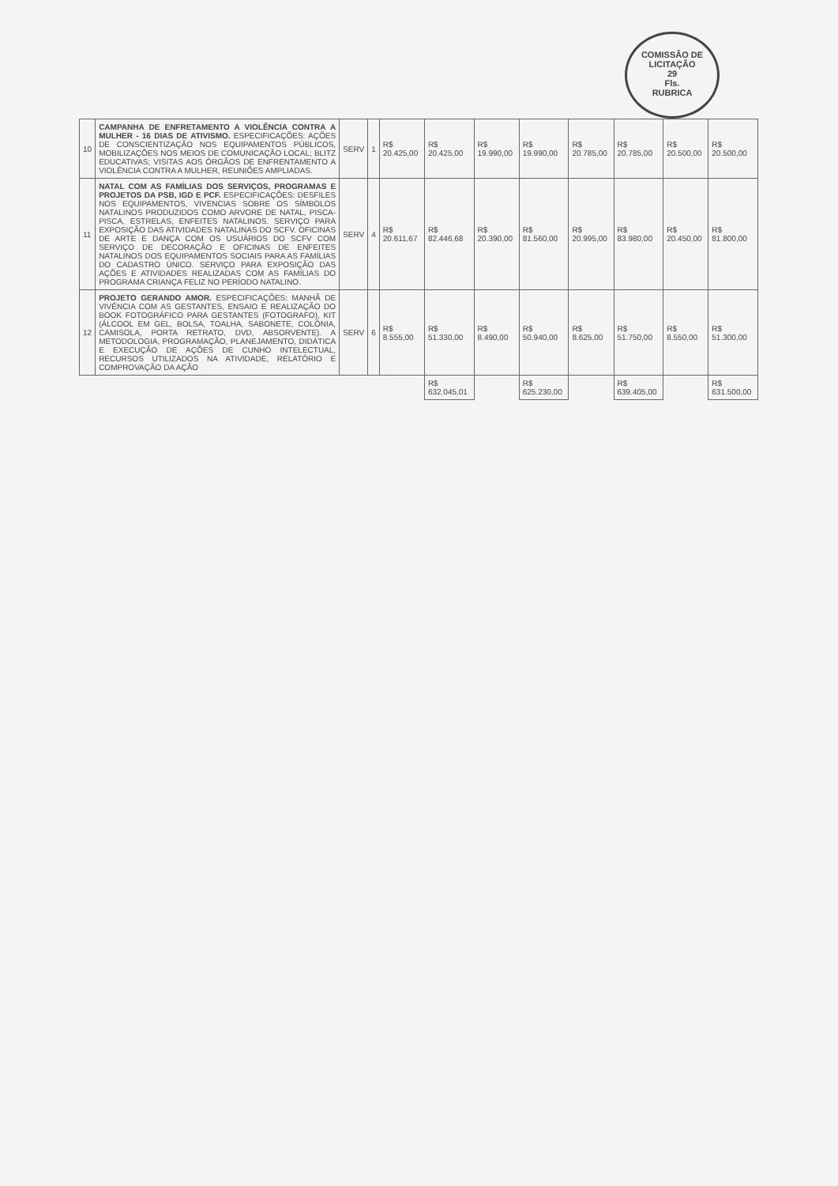COMISSÃO DE LICITAÇÃO
29
Fls.
RUBRICA
| 10 | CAMPANHA DE ENFRETAMENTO A VIOLÊNCIA CONTRA A MULHER - 16 DIAS DE ATIVISMO. ESPECIFICAÇÕES: AÇÕES DE CONSCIENTIZAÇÃO NOS EQUIPAMENTOS PÚBLICOS, MOBILIZAÇÕES NOS MEIOS DE COMUNICAÇÃO LOCAL; BLITZ EDUCATIVAS; VISITAS AOS ÓRGÃOS DE ENFRENTAMENTO A VIOLÊNCIA CONTRA A MULHER, REUNIÕES AMPLIADAS. | SERV | 1 | R$ 20.425,00 | R$ 20.425,00 | R$ 19.990,00 | R$ 19.990,00 | R$ 20.785,00 | R$ 20.785,00 | R$ 20.500,00 | R$ 20.500,00 |
| 11 | NATAL COM AS FAMÍLIAS DOS SERVIÇOS, PROGRAMAS E PROJETOS DA PSB, IGD E PCF. ESPECIFICAÇÕES: DESFILES NOS EQUIPAMENTOS, VIVENCIAS SOBRE OS SÍMBOLOS NATALINOS PRODUZIDOS COMO ARVORE DE NATAL, PISCA-PISCA, ESTRELAS, ENFEITES NATALINOS. SERVIÇO PARA EXPOSIÇÃO DAS ATIVIDADES NATALINAS DO SCFV. OFICINAS DE ARTE E DANÇA COM OS USUÁRIOS DO SCFV COM SERVIÇO DE DECORAÇÃO E OFICINAS DE ENFEITES NATALINOS DOS EQUIPAMENTOS SOCIAIS PARA AS FAMÍLIAS DO CADASTRO ÚNICO. SERVIÇO PARA EXPOSIÇÃO DAS AÇÕES E ATIVIDADES REALIZADAS COM AS FAMÍLIAS DO PROGRAMA CRIANÇA FELIZ NO PERÍODO NATALINO. | SERV | 4 | R$ 20.611,67 | R$ 82.446,68 | R$ 20.390,00 | R$ 81.560,00 | R$ 20.995,00 | R$ 83.980,00 | R$ 20.450,00 | R$ 81.800,00 |
| 12 | PROJETO GERANDO AMOR. ESPECIFICAÇÕES: MANHÃ DE VIVÊNCIA COM AS GESTANTES, ENSAIO E REALIZAÇÃO DO BOOK FOTOGRÁFICO PARA GESTANTES (FOTOGRAFO), KIT (ÁLCOOL EM GEL, BOLSA, TOALHA, SABONETE, COLÔNIA, CAMISOLA, PORTA RETRATO, DVD, ABSORVENTE). A METODOLOGIA, PROGRAMAÇÃO, PLANEJAMENTO, DIDÁTICA E EXECUÇÃO DE AÇÕES DE CUNHO INTELECTUAL, RECURSOS UTILIZADOS NA ATIVIDADE, RELATÓRIO E COMPROVAÇÃO DA AÇÃO | SERV | 6 | R$ 8.555,00 | R$ 51.330,00 | R$ 8.490,00 | R$ 50.940,00 | R$ 8.625,00 | R$ 51.750,00 | R$ 8.550,00 | R$ 51.300,00 |
| | | | | | R$ 632.045,01 | | R$ 625.230,00 | | R$ 639.405,00 | | R$ 631.500,00 |